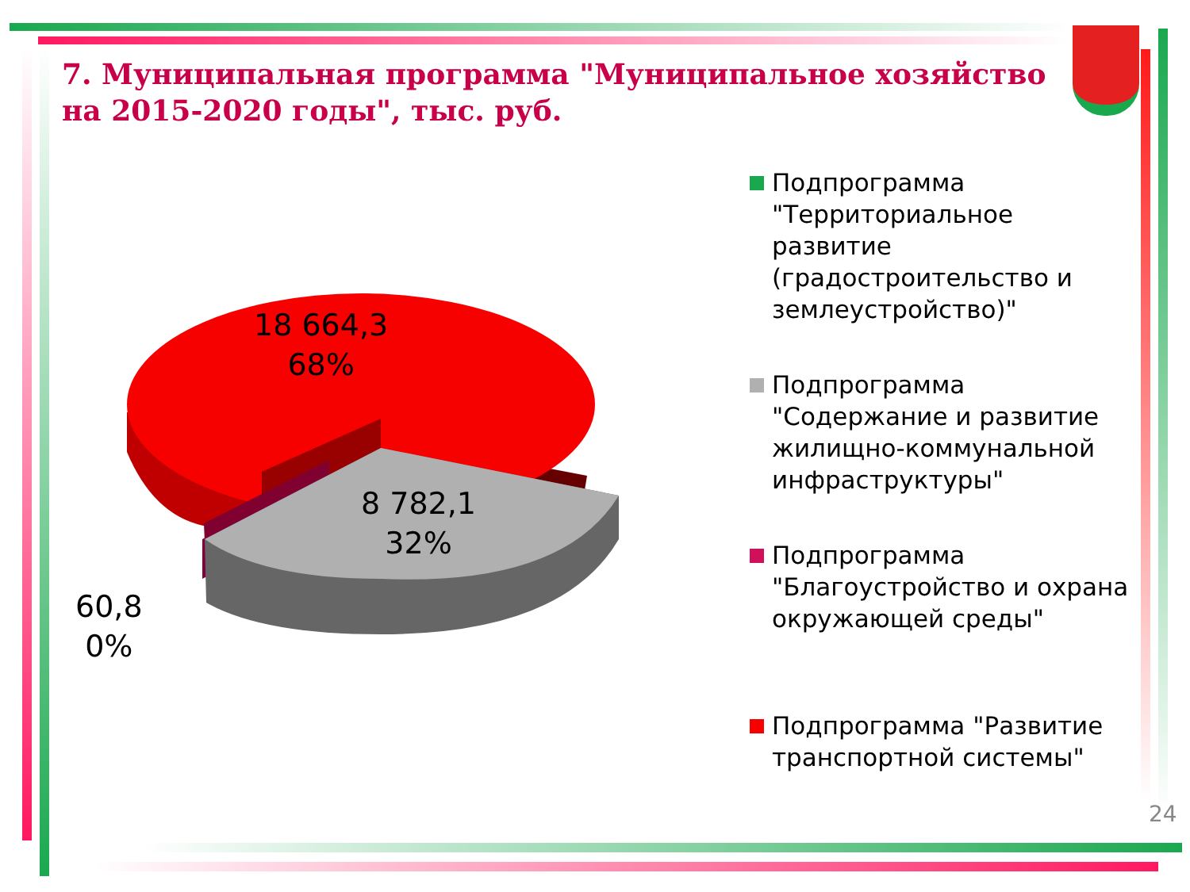7. Муниципальная программа "Муниципальное хозяйство на 2015-2020 годы", тыс. руб.
18 664,3
68%
8 782,1
32%
60,8
0%
Подпрограмма "Территориальное развитие (градостроительство и землеустройство)"
Подпрограмма "Содержание и развитие жилищно-коммунальной инфраструктуры"
Подпрограмма "Благоустройство и охрана окружающей среды"
Подпрограмма "Развитие транспортной системы"
24